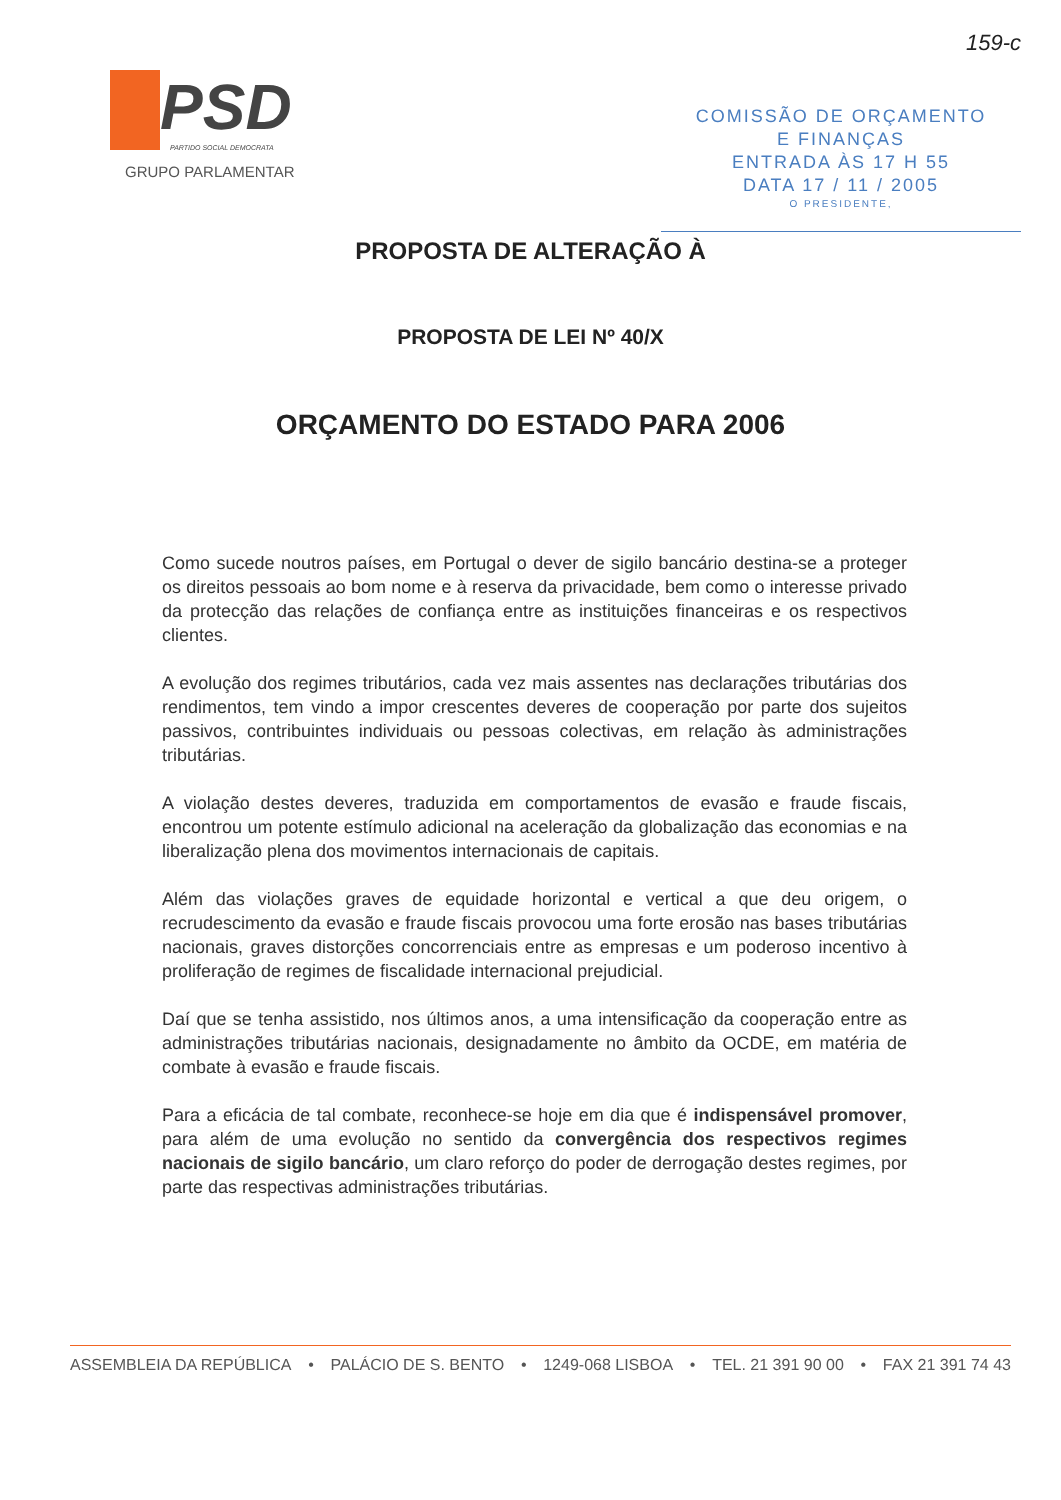PSD
PARTIDO SOCIAL DEMOCRATA
GRUPO PARLAMENTAR
159-c
COMISSÃO DE ORÇAMENTO
E FINANÇAS
ENTRADA ÀS 17 H 55
DATA 17 / 11 / 2005
O PRESIDENTE,
PROPOSTA DE ALTERAÇÃO À
PROPOSTA DE LEI Nº 40/X
ORÇAMENTO DO ESTADO PARA 2006
Como sucede noutros países, em Portugal o dever de sigilo bancário destina-se a proteger os direitos pessoais ao bom nome e à reserva da privacidade, bem como o interesse privado da protecção das relações de confiança entre as instituições financeiras e os respectivos clientes.
A evolução dos regimes tributários, cada vez mais assentes nas declarações tributárias dos rendimentos, tem vindo a impor crescentes deveres de cooperação por parte dos sujeitos passivos, contribuintes individuais ou pessoas colectivas, em relação às administrações tributárias.
A violação destes deveres, traduzida em comportamentos de evasão e fraude fiscais, encontrou um potente estímulo adicional na aceleração da globalização das economias e na liberalização plena dos movimentos internacionais de capitais.
Além das violações graves de equidade horizontal e vertical a que deu origem, o recrudescimento da evasão e fraude fiscais provocou uma forte erosão nas bases tributárias nacionais, graves distorções concorrenciais entre as empresas e um poderoso incentivo à proliferação de regimes de fiscalidade internacional prejudicial.
Daí que se tenha assistido, nos últimos anos, a uma intensificação da cooperação entre as administrações tributárias nacionais, designadamente no âmbito da OCDE, em matéria de combate à evasão e fraude fiscais.
Para a eficácia de tal combate, reconhece-se hoje em dia que é indispensável promover, para além de uma evolução no sentido da convergência dos respectivos regimes nacionais de sigilo bancário, um claro reforço do poder de derrogação destes regimes, por parte das respectivas administrações tributárias.
ASSEMBLEIA DA REPÚBLICA • PALÁCIO DE S. BENTO • 1249-068 LISBOA • TEL. 21 391 90 00 • FAX 21 391 74 43